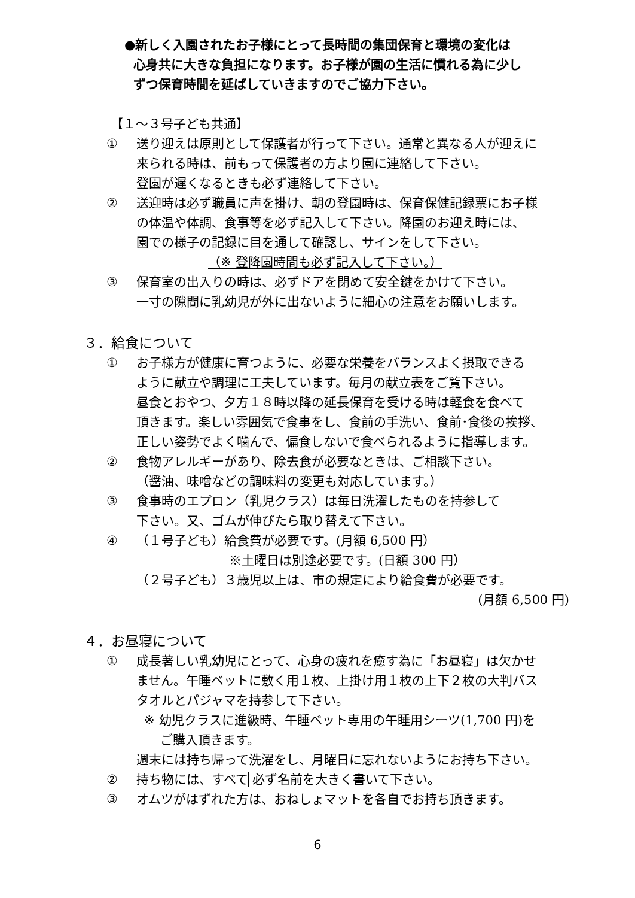●新しく入園されたお子様にとって長時間の集団保育と環境の変化は
心身共に大きな負担になります。お子様が園の生活に慣れる為に少し
ずつ保育時間を延ばしていきますのでご協力下さい。
【１～３号子ども共通】
① 送り迎えは原則として保護者が行って下さい。通常と異なる人が迎えに
来られる時は、前もって保護者の方より園に連絡して下さい。
登園が遅くなるときも必ず連絡して下さい。
② 送迎時は必ず職員に声を掛け、朝の登園時は、保育保健記録票にお子様
の体温や体調、食事等を必ず記入して下さい。降園のお迎え時には、
園での様子の記録に目を通して確認し、サインをして下さい。
（※ 登降園時間も必ず記入して下さい。）
③ 保育室の出入りの時は、必ずドアを閉めて安全鍵をかけて下さい。
一寸の隙間に乳幼児が外に出ないように細心の注意をお願いします。
３．給食について
① お子様方が健康に育つように、必要な栄養をバランスよく摂取できる
ように献立や調理に工夫しています。毎月の献立表をご覧下さい。
昼食とおやつ、夕方１８時以降の延長保育を受ける時は軽食を食べて
頂きます。楽しい雰囲気で食事をし、食前の手洗い、食前･食後の挨拶、
正しい姿勢でよく噛んで、偏食しないで食べられるように指導します。
② 食物アレルギーがあり、除去食が必要なときは、ご相談下さい。
（醤油、味噌などの調味料の変更も対応しています。）
③ 食事時のエプロン（乳児クラス）は毎日洗濯したものを持参して
下さい。又、ゴムが伸びたら取り替えて下さい。
④ （１号子ども）給食費が必要です。(月額 6,500 円）
※土曜日は別途必要です。(日額 300 円）
（２号子ども）３歳児以上は、市の規定により給食費が必要です。
(月額 6,500 円)
４．お昼寝について
① 成長著しい乳幼児にとって、心身の疲れを癒す為に「お昼寝」は欠かせ
ません。午睡ベットに敷く用１枚、上掛け用１枚の上下２枚の大判バス
タオルとパジャマを持参して下さい。
※ 幼児クラスに進級時、午睡ベット専用の午睡用シーツ(1,700 円)を
ご購入頂きます。
週末には持ち帰って洗濯をし、月曜日に忘れないようにお持ち下さい。
② 持ち物には、すべて 必ず名前を大きく書いて下さい。
③ オムツがはずれた方は、おねしょマットを各自でお持ち頂きます。
6